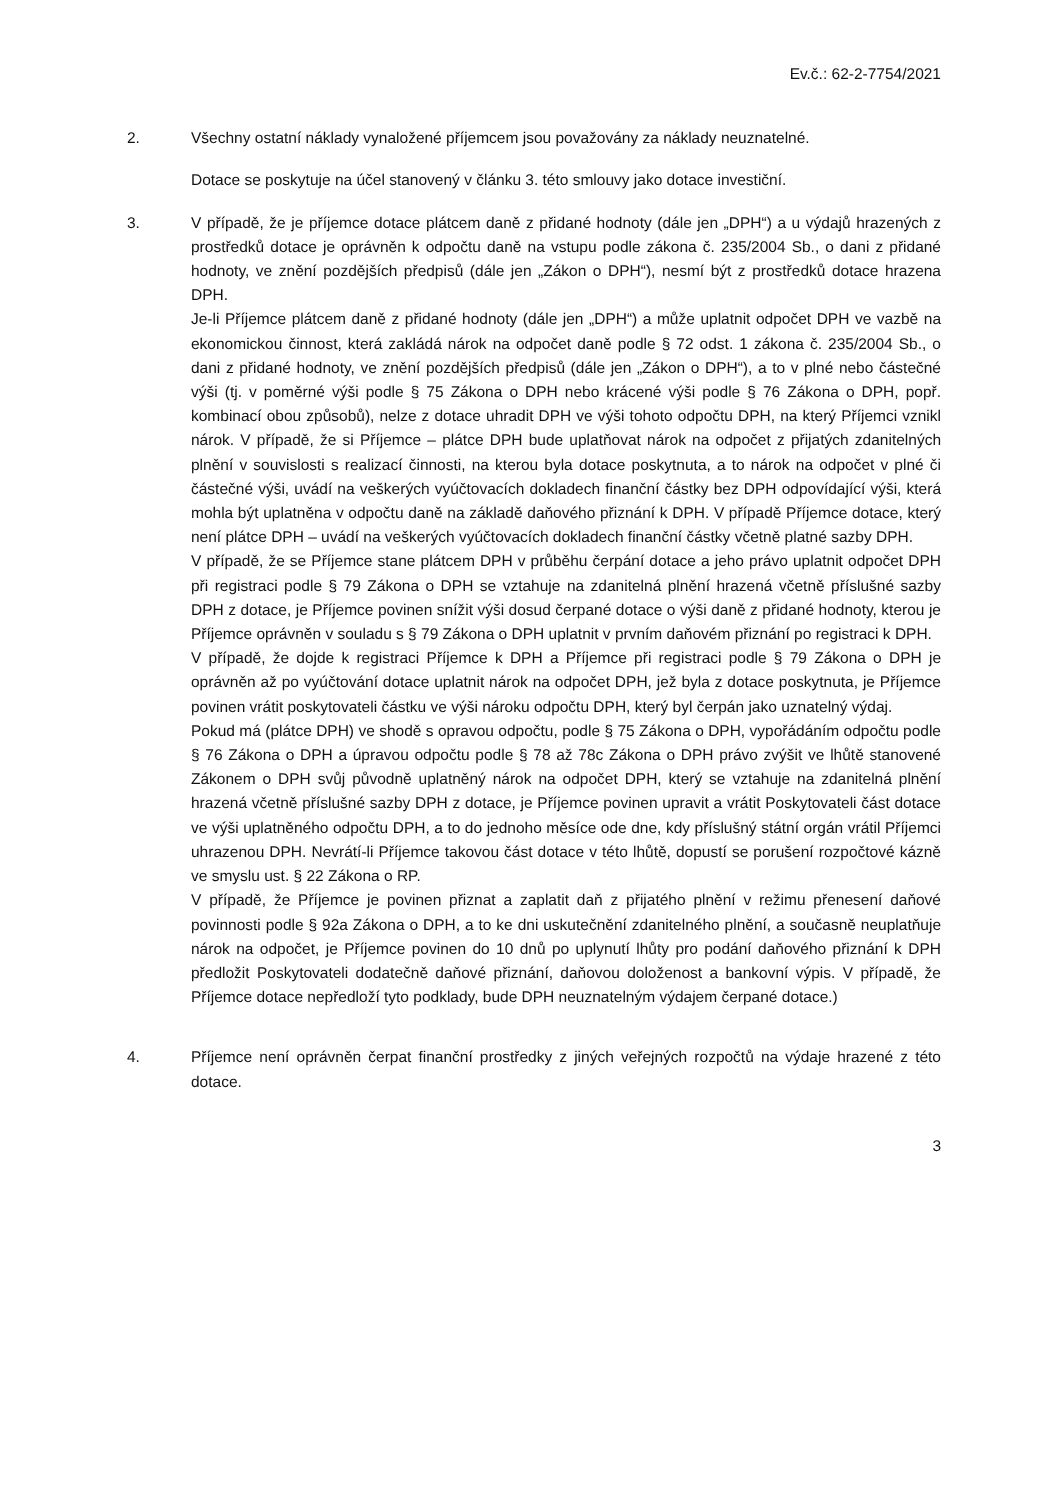Ev.č.: 62-2-7754/2021
2. Všechny ostatní náklady vynaložené příjemcem jsou považovány za náklady neuznatelné.
Dotace se poskytuje na účel stanovený v článku 3. této smlouvy jako dotace investiční.
3. V případě, že je příjemce dotace plátcem daně z přidané hodnoty (dále jen „DPH“) a u výdajů hrazených z prostředků dotace je oprávněn k odpočtu daně na vstupu podle zákona č. 235/2004 Sb., o dani z přidané hodnoty, ve znění pozdějších předpisů (dále jen „Zákon o DPH“), nesmí být z prostředků dotace hrazena DPH.
Je-li Příjemce plátcem daně z přidané hodnoty (dále jen „DPH“) a může uplatnit odpočet DPH ve vazbě na ekonomickou činnost, která zakládá nárok na odpočet daně podle § 72 odst. 1 zákona č. 235/2004 Sb., o dani z přidané hodnoty, ve znění pozdějších předpisů (dále jen „Zákon o DPH“), a to v plné nebo částečné výši (tj. v poměrné výši podle § 75 Zákona o DPH nebo krácené výši podle § 76 Zákona o DPH, popř. kombinací obou způsobů), nelze z dotace uhradit DPH ve výši tohoto odpočtu DPH, na který Příjemci vznikl nárok. V případě, že si Příjemce – plátce DPH bude uplatňovat nárok na odpočet z přijatých zdanitelných plnění v souvislosti s realizací činnosti, na kterou byla dotace poskytnuta, a to nárok na odpočet v plné či částečné výši, uvádí na veškerých vyúčtovacích dokladech finanční částky bez DPH odpovídající výši, která mohla být uplatněna v odpočtu daně na základě daňového přiznání k DPH. V případě Příjemce dotace, který není plátce DPH – uvádí na veškerých vyúčtovacích dokladech finanční částky včetně platné sazby DPH.
V případě, že se Příjemce stane plátcem DPH v průběhu čerpání dotace a jeho právo uplatnit odpočet DPH při registraci podle § 79 Zákona o DPH se vztahuje na zdanitelná plnění hrazená včetně příslušné sazby DPH z dotace, je Příjemce povinen snížit výši dosud čerpané dotace o výši daně z přidané hodnoty, kterou je Příjemce oprávněn v souladu s § 79 Zákona o DPH uplatnit v prvním daňovém přiznání po registraci k DPH.
V případě, že dojde k registraci Příjemce k DPH a Příjemce při registraci podle § 79 Zákona o DPH je oprávněn až po vyúčtování dotace uplatnit nárok na odpočet DPH, jež byla z dotace poskytnuta, je Příjemce povinen vrátit poskytovateli částku ve výši nároku odpočtu DPH, který byl čerpán jako uznatelný výdaj.
Pokud má (plátce DPH) ve shodě s opravou odpočtu, podle § 75 Zákona o DPH, vypořádáním odpočtu podle § 76 Zákona o DPH a úpravou odpočtu podle § 78 až 78c Zákona o DPH právo zvýšit ve lhůtě stanovené Zákonem o DPH svůj původně uplatněný nárok na odpočet DPH, který se vztahuje na zdanitelná plnění hrazená včetně příslušné sazby DPH z dotace, je Příjemce povinen upravit a vrátit Poskytovateli část dotace ve výši uplatněného odpočtu DPH, a to do jednoho měsíce ode dne, kdy příslušný státní orgán vrátil Příjemci uhrazenou DPH. Nevrátí-li Příjemce takovou část dotace v této lhůtě, dopustí se porušení rozpočtové kázně ve smyslu ust. § 22 Zákona o RP.
V případě, že Příjemce je povinen přiznat a zaplatit daň z přijatého plnění v režimu přenesení daňové povinnosti podle § 92a Zákona o DPH, a to ke dni uskutečnění zdanitelného plnění, a současně neuplatňuje nárok na odpočet, je Příjemce povinen do 10 dnů po uplynutí lhůty pro podání daňového přiznání k DPH předložit Poskytovateli dodatečně daňové přiznání, daňovou doloženost a bankovní výpis. V případě, že Příjemce dotace nepředloží tyto podklady, bude DPH neuznatelným výdajem čerpané dotace.)
4. Příjemce není oprávněn čerpat finanční prostředky z jiných veřejných rozpočtů na výdaje hrazené z této dotace.
3